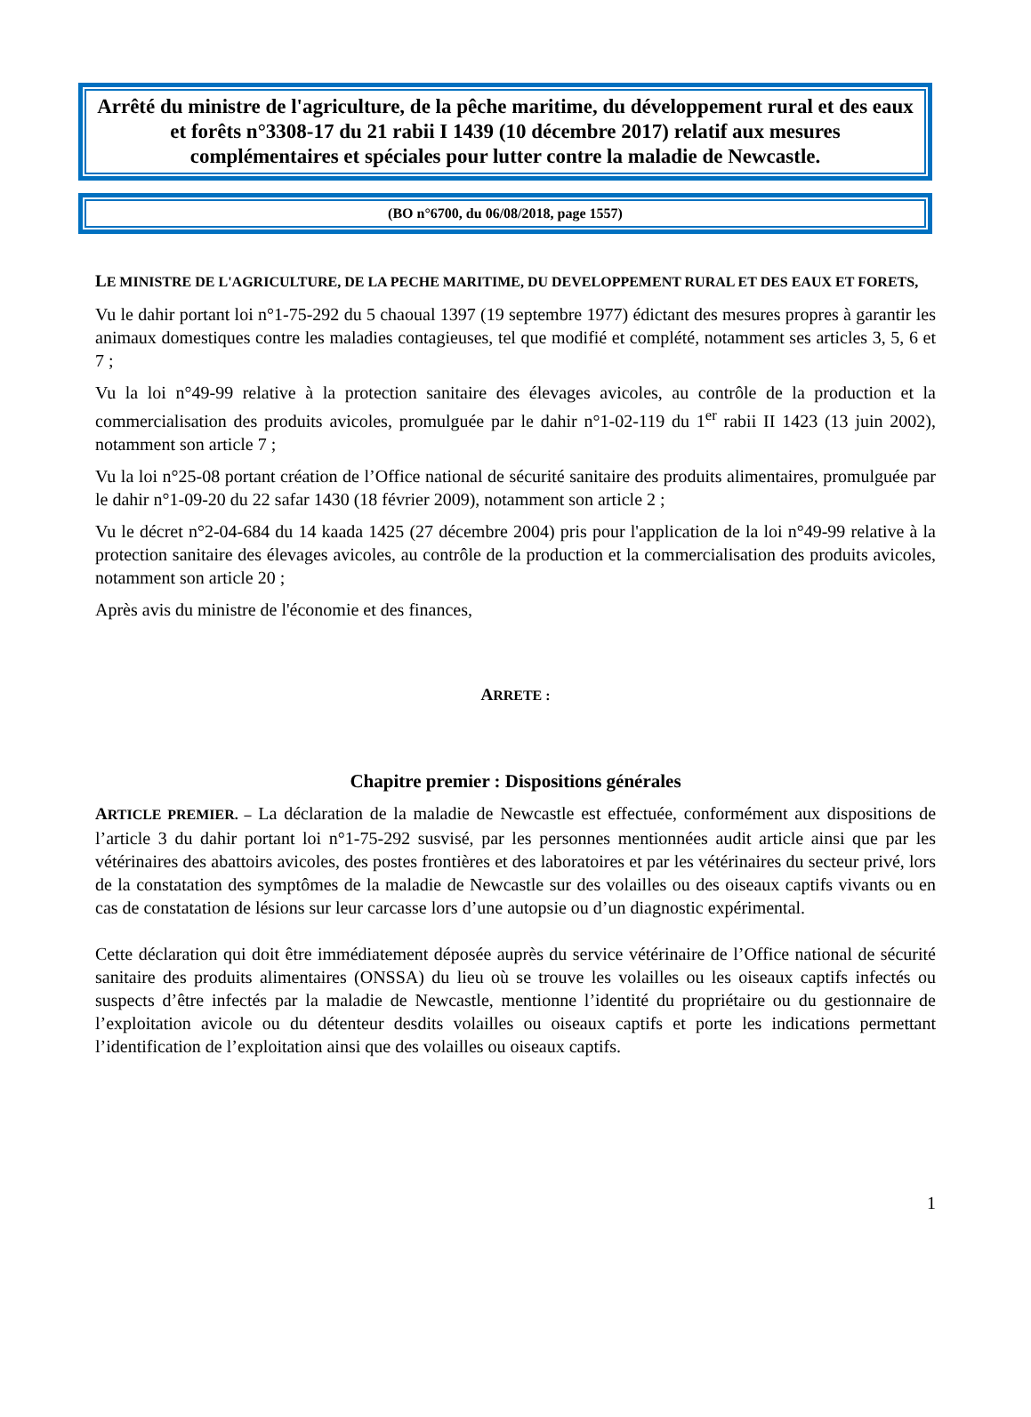Arrêté du ministre de l'agriculture, de la pêche maritime, du développement rural et des eaux et forêts n°3308-17 du 21 rabii I 1439 (10 décembre 2017) relatif aux mesures complémentaires et spéciales pour lutter contre la maladie de Newcastle.
(BO n°6700, du 06/08/2018, page 1557)
LE MINISTRE DE L'AGRICULTURE, DE LA PECHE MARITIME, DU DEVELOPPEMENT RURAL ET DES EAUX ET FORETS,
Vu le dahir portant loi n°1-75-292 du 5 chaoual 1397 (19 septembre 1977) édictant des mesures propres à garantir les animaux domestiques contre les maladies contagieuses, tel que modifié et complété, notamment ses articles 3, 5, 6 et 7 ;
Vu la loi n°49-99 relative à la protection sanitaire des élevages avicoles, au contrôle de la production et la commercialisation des produits avicoles, promulguée par le dahir n°1-02-119 du 1<sup>er</sup> rabii II 1423 (13 juin 2002), notamment son article 7 ;
Vu la loi n°25-08 portant création de l’Office national de sécurité sanitaire des produits alimentaires, promulguée par le dahir n°1-09-20 du 22 safar 1430 (18 février 2009), notamment son article 2 ;
Vu le décret n°2-04-684 du 14 kaada 1425 (27 décembre 2004) pris pour l'application de la loi n°49-99 relative à la protection sanitaire des élevages avicoles, au contrôle de la production et la commercialisation des produits avicoles, notamment son article 20 ;
Après avis du ministre de l'économie et des finances,
ARRETE :
Chapitre premier : Dispositions générales
ARTICLE PREMIER. – La déclaration de la maladie de Newcastle est effectuée, conformément aux dispositions de l’article 3 du dahir portant loi n°1-75-292 susvisé, par les personnes mentionnées audit article ainsi que par les vétérinaires des abattoirs avicoles, des postes frontières et des laboratoires et par les vétérinaires du secteur privé, lors de la constatation des symptômes de la maladie de Newcastle sur des volailles ou des oiseaux captifs vivants ou en cas de constatation de lésions sur leur carcasse lors d’une autopsie ou d’un diagnostic expérimental.
Cette déclaration qui doit être immédiatement déposée auprès du service vétérinaire de l’Office national de sécurité sanitaire des produits alimentaires (ONSSA) du lieu où se trouve les volailles ou les oiseaux captifs infectés ou suspects d’être infectés par la maladie de Newcastle, mentionne l’identité du propriétaire ou du gestionnaire de l’exploitation avicole ou du détenteur desdits volailles ou oiseaux captifs et porte les indications permettant l’identification de l’exploitation ainsi que des volailles ou oiseaux captifs.
1